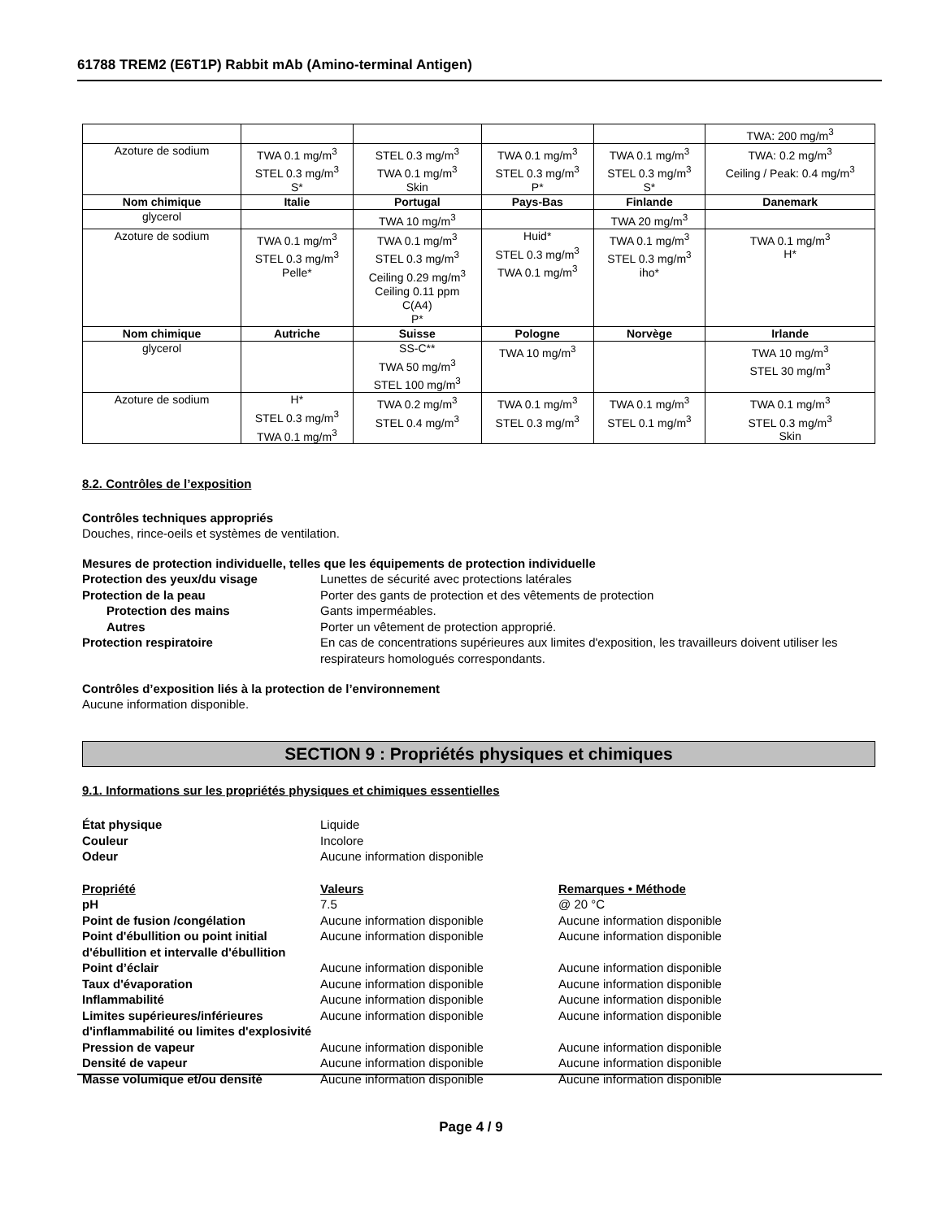61788 TREM2 (E6T1P) Rabbit mAb (Amino-terminal Antigen)
| | | | | | TWA: 200 mg/m<sup>3</sup> |
| Azoture de sodium | TWA 0.1 mg/m<sup>3</sup> STEL 0.3 mg/m<sup>3</sup> S* | STEL 0.3 mg/m<sup>3</sup> TWA 0.1 mg/m<sup>3</sup> Skin | TWA 0.1 mg/m<sup>3</sup> STEL 0.3 mg/m<sup>3</sup> P* | TWA 0.1 mg/m<sup>3</sup> STEL 0.3 mg/m<sup>3</sup> S* | TWA: 0.2 mg/m<sup>3</sup> Ceiling / Peak: 0.4 mg/m<sup>3</sup> |
| Nom chimique | Italie | Portugal | Pays-Bas | Finlande | Danemark |
| glycerol | | TWA 10 mg/m<sup>3</sup> | | TWA 20 mg/m<sup>3</sup> | |
| Azoture de sodium | TWA 0.1 mg/m<sup>3</sup> STEL 0.3 mg/m<sup>3</sup> Pelle* | TWA 0.1 mg/m<sup>3</sup> STEL 0.3 mg/m<sup>3</sup> Ceiling 0.29 mg/m<sup>3</sup> Ceiling 0.11 ppm C(A4) P* | Huid* STEL 0.3 mg/m<sup>3</sup> TWA 0.1 mg/m<sup>3</sup> | TWA 0.1 mg/m<sup>3</sup> STEL 0.3 mg/m<sup>3</sup> iho* | TWA 0.1 mg/m<sup>3</sup> H* |
| Nom chimique | Autriche | Suisse | Pologne | Norvège | Irlande |
| glycerol | | SS-C** TWA 50 mg/m<sup>3</sup> STEL 100 mg/m<sup>3</sup> | TWA 10 mg/m<sup>3</sup> | | TWA 10 mg/m<sup>3</sup> STEL 30 mg/m<sup>3</sup> |
| Azoture de sodium | H* STEL 0.3 mg/m<sup>3</sup> TWA 0.1 mg/m<sup>3</sup> | TWA 0.2 mg/m<sup>3</sup> STEL 0.4 mg/m<sup>3</sup> | TWA 0.1 mg/m<sup>3</sup> STEL 0.3 mg/m<sup>3</sup> | TWA 0.1 mg/m<sup>3</sup> STEL 0.1 mg/m<sup>3</sup> | TWA 0.1 mg/m<sup>3</sup> STEL 0.3 mg/m<sup>3</sup> Skin |
8.2. Contrôles de l’exposition
Contrôles techniques appropriés
Douches, rince-oeils et systèmes de ventilation.
Mesures de protection individuelle, telles que les équipements de protection individuelle
Protection des yeux/du visage Lunettes de sécurité avec protections latérales
Protection de la peau Porter des gants de protection et des vêtements de protection
Protection des mains Gants imperméables.
Autres Porter un vêtement de protection approprié.
Protection respiratoire En cas de concentrations supérieures aux limites d'exposition, les travailleurs doivent utiliser les respirateurs homologués correspondants.
Contrôles d’exposition liés à la protection de l’environnement
Aucune information disponible.
SECTION 9 : Propriétés physiques et chimiques
9.1. Informations sur les propriétés physiques et chimiques essentielles
État physique Liquide
Couleur Incolore
Odeur Aucune information disponible
Propriété Valeurs Remarques • Méthode
pH 7.5 @ 20 °C
Point de fusion /congélation Aucune information disponible Aucune information disponible
Point d'ébullition ou point initial d'ébullition et intervalle d'ébullition
Aucune information disponible Aucune information disponible
Point d’éclair Aucune information disponible Aucune information disponible
Taux d'évaporation Aucune information disponible Aucune information disponible
Inflammabilité Aucune information disponible Aucune information disponible
Limites supérieures/inférieures d'inflammabilité ou limites d'explosivité
Aucune information disponible Aucune information disponible
Pression de vapeur Aucune information disponible Aucune information disponible
Densité de vapeur Aucune information disponible Aucune information disponible
Masse volumique et/ou densité Aucune information disponible Aucune information disponible
Page 4 / 9